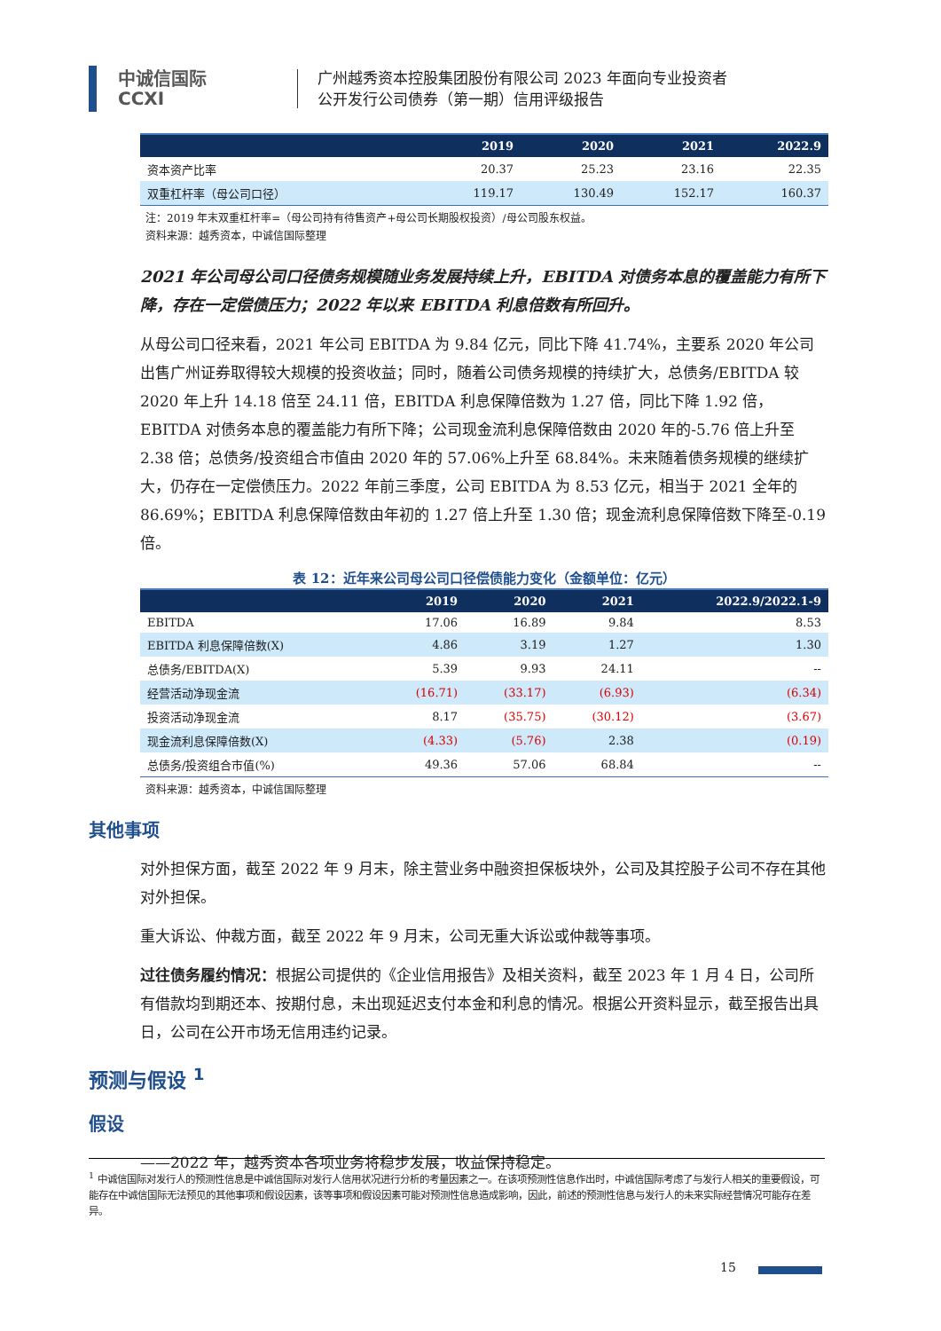中诚信国际
CCXI
广州越秀资本控股集团股份有限公司 2023 年面向专业投资者
公开发行公司债券（第一期）信用评级报告
| | 2019 | 2020 | 2021 | 2022.9 |
| --- | --- | --- | --- | --- |
| 资本资产比率 | 20.37 | 25.23 | 23.16 | 22.35 |
| 双重杠杆率（母公司口径） | 119.17 | 130.49 | 152.17 | 160.37 |
注：2019 年末双重杠杆率=（母公司持有待售资产+母公司长期股权投资）/母公司股东权益。
资料来源：越秀资本，中诚信国际整理
2021 年公司母公司口径债务规模随业务发展持续上升，EBITDA 对债务本息的覆盖能力有所下降，存在一定偿债压力；2022 年以来 EBITDA 利息倍数有所回升。
从母公司口径来看，2021 年公司 EBITDA 为 9.84 亿元，同比下降 41.74%，主要系 2020 年公司出售广州证券取得较大规模的投资收益；同时，随着公司债务规模的持续扩大，总债务/EBITDA 较 2020 年上升 14.18 倍至 24.11 倍，EBITDA 利息保障倍数为 1.27 倍，同比下降 1.92 倍，EBITDA 对债务本息的覆盖能力有所下降；公司现金流利息保障倍数由 2020 年的-5.76 倍上升至 2.38 倍；总债务/投资组合市值由 2020 年的 57.06%上升至 68.84%。未来随着债务规模的继续扩大，仍存在一定偿债压力。2022 年前三季度，公司 EBITDA 为 8.53 亿元，相当于 2021 全年的 86.69%；EBITDA 利息保障倍数由年初的 1.27 倍上升至 1.30 倍；现金流利息保障倍数下降至-0.19 倍。
表 12：近年来公司母公司口径偿债能力变化（金额单位：亿元）
| | 2019 | 2020 | 2021 | 2022.9/2022.1-9 |
| --- | --- | --- | --- | --- |
| EBITDA | 17.06 | 16.89 | 9.84 | 8.53 |
| EBITDA 利息保障倍数(X) | 4.86 | 3.19 | 1.27 | 1.30 |
| 总债务/EBITDA(X) | 5.39 | 9.93 | 24.11 | -- |
| 经营活动净现金流 | (16.71) | (33.17) | (6.93) | (6.34) |
| 投资活动净现金流 | 8.17 | (35.75) | (30.12) | (3.67) |
| 现金流利息保障倍数(X) | (4.33) | (5.76) | 2.38 | (0.19) |
| 总债务/投资组合市值(%) | 49.36 | 57.06 | 68.84 | -- |
资料来源：越秀资本，中诚信国际整理
其他事项
对外担保方面，截至 2022 年 9 月末，除主营业务中融资担保板块外，公司及其控股子公司不存在其他对外担保。
重大诉讼、仲裁方面，截至 2022 年 9 月末，公司无重大诉讼或仲裁等事项。
过往债务履约情况：根据公司提供的《企业信用报告》及相关资料，截至 2023 年 1 月 4 日，公司所有借款均到期还本、按期付息，未出现延迟支付本金和利息的情况。根据公开资料显示，截至报告出具日，公司在公开市场无信用违约记录。
预测与假设 <sup>1</sup>
假设
——2022 年，越秀资本各项业务将稳步发展，收益保持稳定。
<sup>1</sup> 中诚信国际对发行人的预测性信息是中诚信国际对发行人信用状况进行分析的考量因素之一。在该项预测性信息作出时，中诚信国际考虑了与发行人相关的重要假设，可能存在中诚信国际无法预见的其他事项和假设因素，该等事项和假设因素可能对预测性信息造成影响，因此，前述的预测性信息与发行人的未来实际经营情况可能存在差异。
15